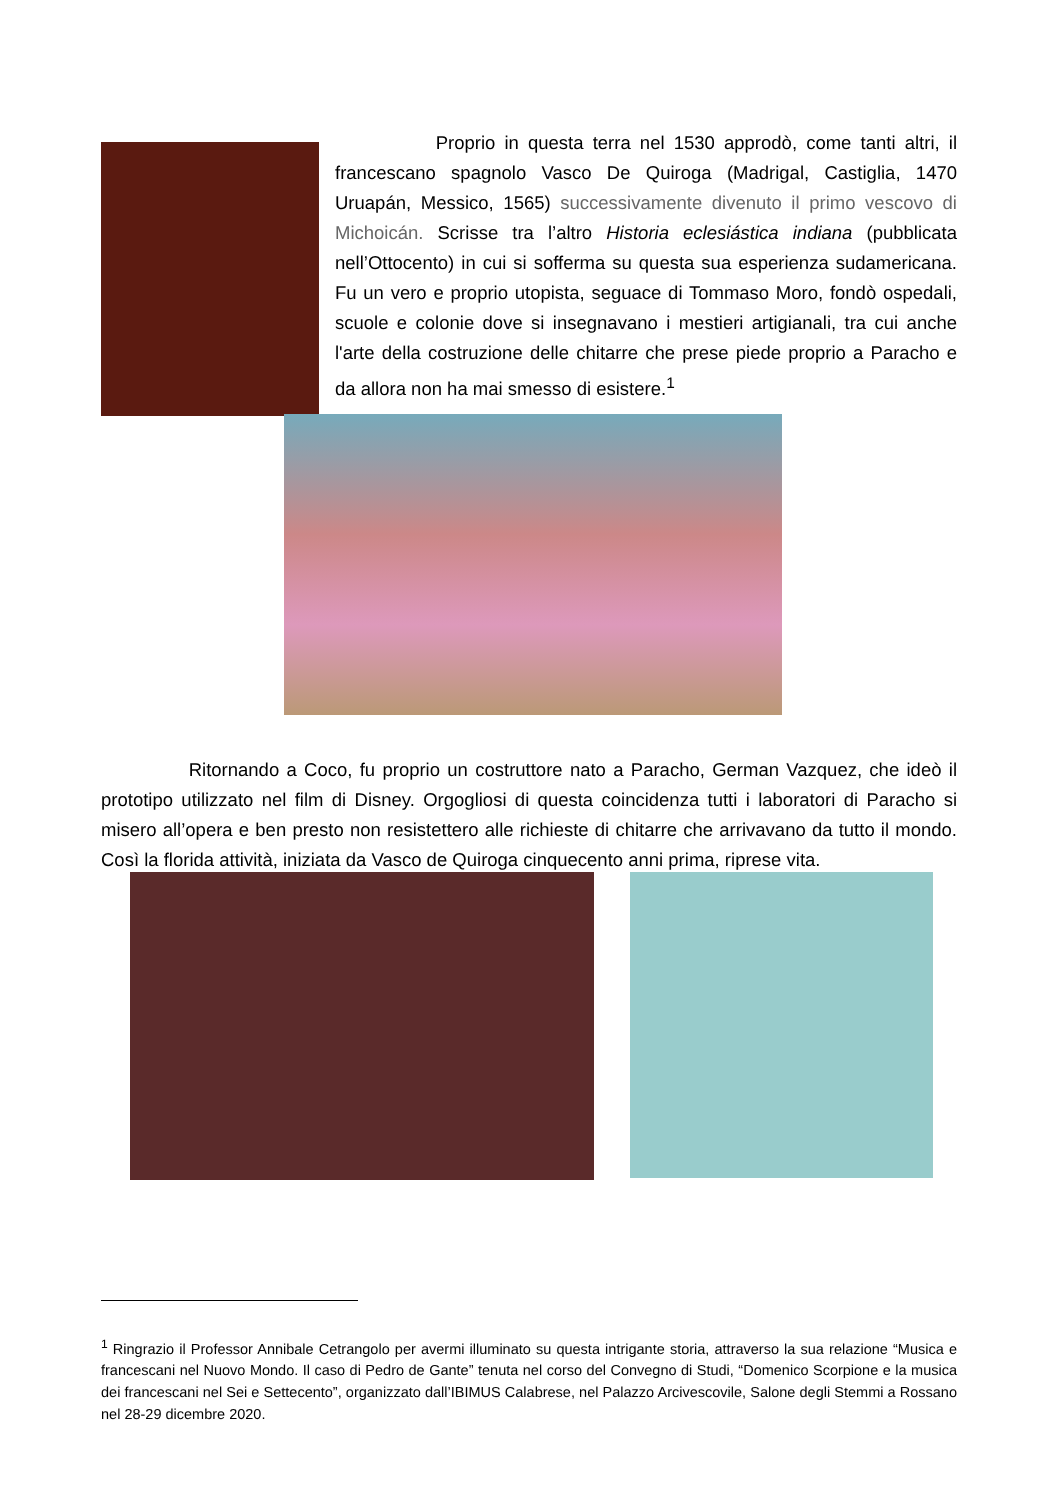Proprio in questa terra nel 1530 approdò, come tanti altri, il francescano spagnolo Vasco De Quiroga (Madrigal, Castiglia, 1470 Uruapán, Messico, 1565) successivamente divenuto il primo vescovo di Michoicán. Scrisse tra l’altro Historia eclesiástica indiana (pubblicata nell’Ottocento) in cui si sofferma su questa sua esperienza sudamericana. Fu un vero e proprio utopista, seguace di Tommaso Moro, fondò ospedali, scuole e colonie dove si insegnavano i mestieri artigianali, tra cui anche l'arte della costruzione delle chitarre che prese piede proprio a Paracho e da allora non ha mai smesso di esistere.<sup>1</sup>
Ritornando a Coco, fu proprio un costruttore nato a Paracho, German Vazquez, che ideò il prototipo utilizzato nel film di Disney. Orgogliosi di questa coincidenza tutti i laboratori di Paracho si misero all’opera e ben presto non resistettero alle richieste di chitarre che arrivavano da tutto il mondo. Così la florida attività, iniziata da Vasco de Quiroga cinquecento anni prima, riprese vita.
<sup>1</sup> Ringrazio il Professor Annibale Cetrangolo per avermi illuminato su questa intrigante storia, attraverso la sua relazione “Musica e francescani nel Nuovo Mondo. Il caso di Pedro de Gante” tenuta nel corso del Convegno di Studi, “Domenico Scorpione e la musica dei francescani nel Sei e Settecento”, organizzato dall’IBIMUS Calabrese, nel Palazzo Arcivescovile, Salone degli Stemmi a Rossano nel 28-29 dicembre 2020.